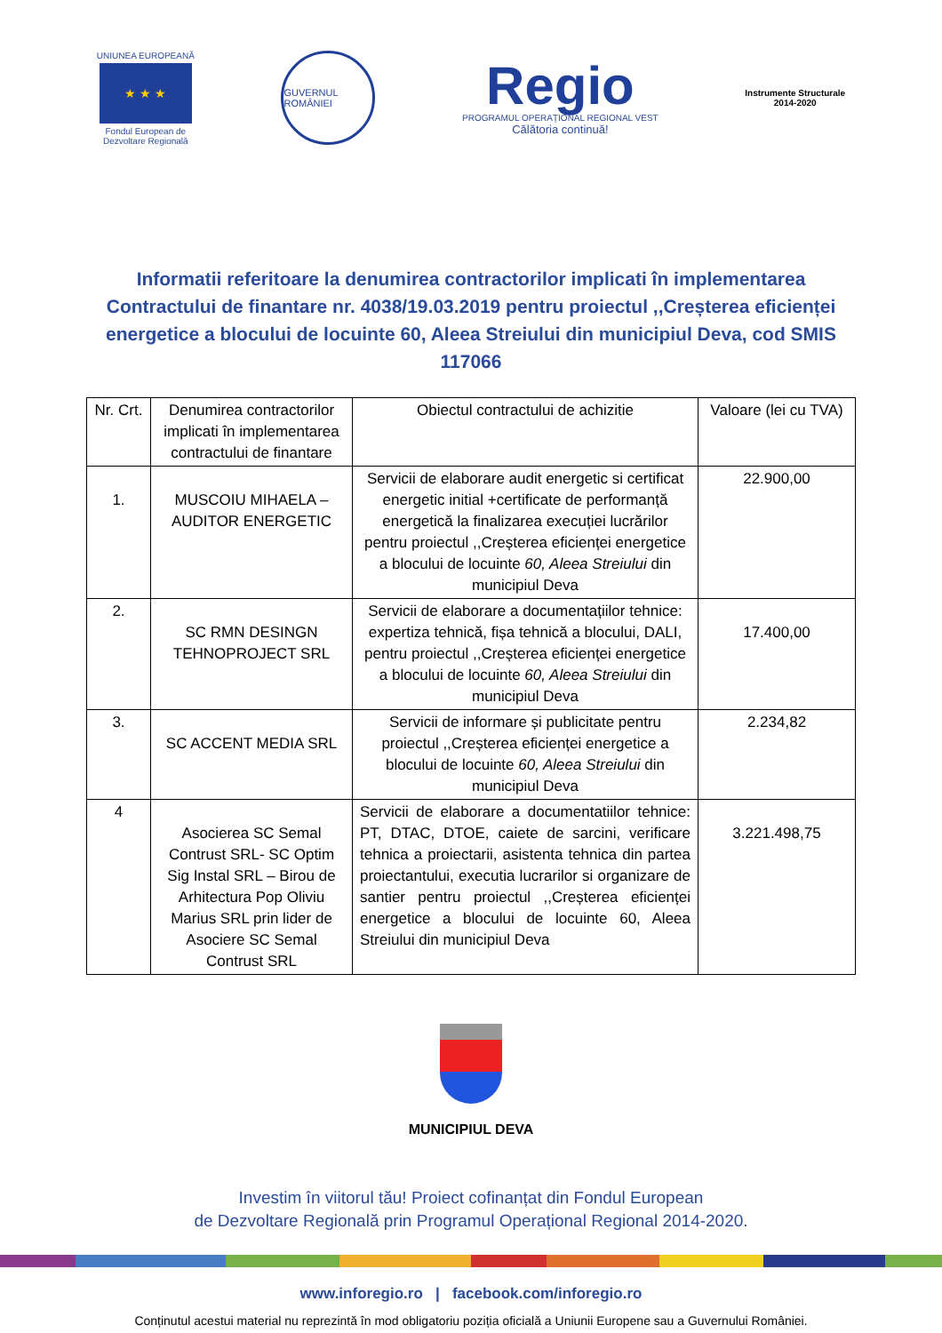UNIUNEA EUROPEANĂ
★ ★ ★
Fondul European de
Dezvoltare Regională
GUVERNUL ROMÂNIEI
Regio
PROGRAMUL OPERAȚIONAL REGIONAL VEST
Călătoria continuă!
Instrumente Structurale
2014-2020
Informatii referitoare la denumirea contractorilor implicati în implementarea Contractului de finantare nr. 4038/19.03.2019 pentru proiectul ,,Creșterea eficienței energetice a blocului de locuinte 60, Aleea Streiului din municipiul Deva, cod SMIS 117066
| Nr. Crt. | Denumirea contractorilor implicati în implementarea contractului de finantare | Obiectul contractului de achizitie | Valoare (lei cu TVA) |
| --- | --- | --- | --- |
| 1. | MUSCOIU MIHAELA – AUDITOR ENERGETIC | Servicii de elaborare audit energetic si certificat energetic initial +certificate de performanță energetică la finalizarea execuției lucrărilor pentru proiectul ,,Creșterea eficienței energetice a blocului de locuinte 60, Aleea Streiului din municipiul Deva | 22.900,00 |
| 2. | SC RMN DESINGN TEHNOPROJECT SRL | Servicii de elaborare a documentațiilor tehnice: expertiza tehnică, fișa tehnică a blocului, DALI, pentru proiectul ,,Creșterea eficienței energetice a blocului de locuinte 60, Aleea Streiului din municipiul Deva | 17.400,00 |
| 3. | SC ACCENT MEDIA SRL | Servicii de informare și publicitate pentru proiectul ,,Creșterea eficienței energetice a blocului de locuinte 60, Aleea Streiului din municipiul Deva | 2.234,82 |
| 4 | Asocierea SC Semal Contrust SRL- SC Optim Sig Instal SRL – Birou de Arhitectura Pop Oliviu Marius SRL prin lider de Asociere SC Semal Contrust SRL | Servicii de elaborare a documentatiilor tehnice: PT, DTAC, DTOE, caiete de sarcini, verificare tehnica a proiectarii, asistenta tehnica din partea proiectantului, executia lucrarilor si organizare de santier pentru proiectul ,,Creșterea eficienței energetice a blocului de locuinte 60, Aleea Streiului din municipiul Deva | 3.221.498,75 |
MUNICIPIUL DEVA
Investim în viitorul tău! Proiect cofinanțat din Fondul European
de Dezvoltare Regională prin Programul Operațional Regional 2014-2020.
www.inforegio.ro | facebook.com/inforegio.ro
Conținutul acestui material nu reprezintă în mod obligatoriu poziția oficială a Uniunii Europene sau a Guvernului României.